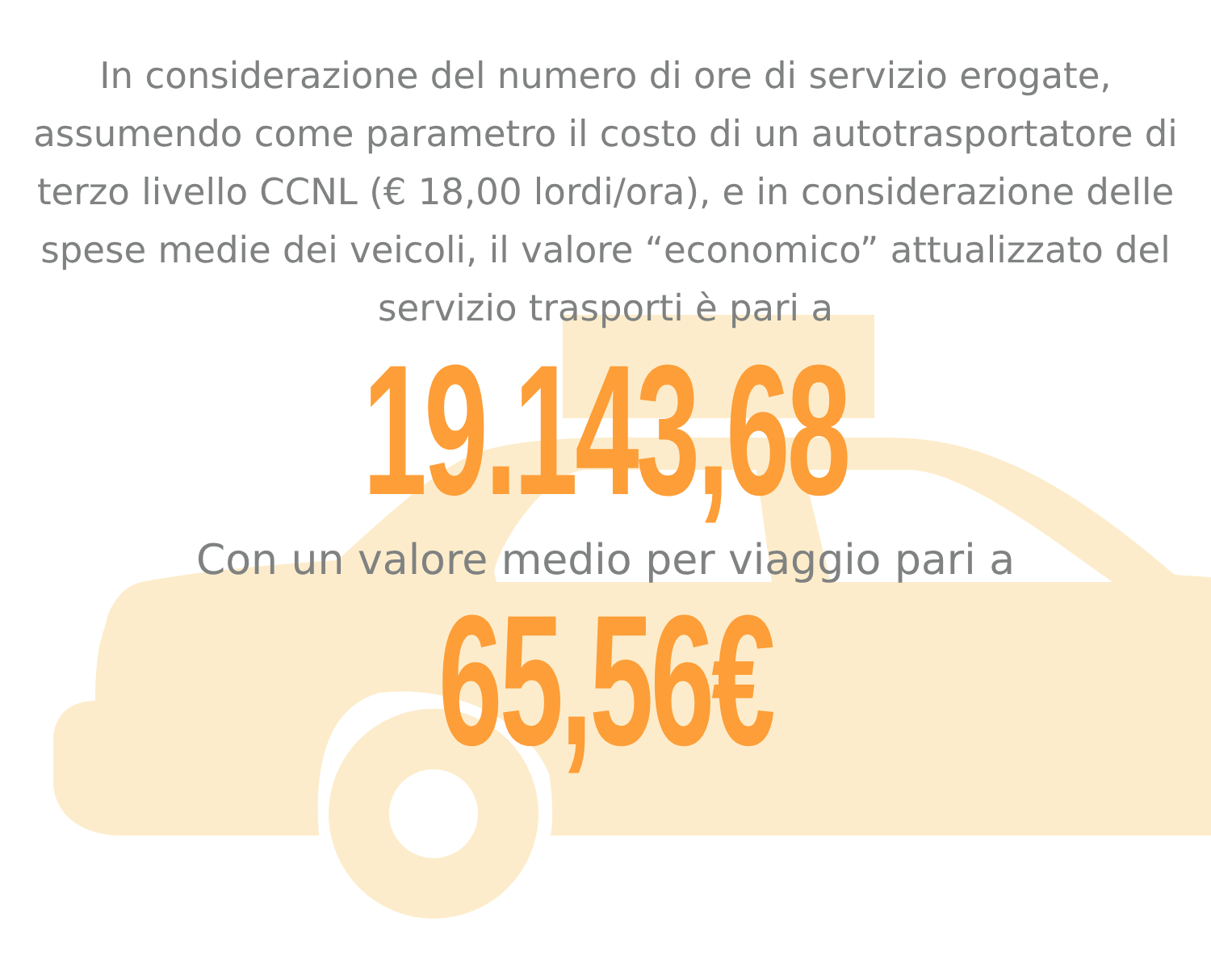In considerazione del numero di ore di servizio erogate, assumendo come parametro il costo di un autotrasportatore di terzo livello CCNL (€ 18,00 lordi/ora), e in considerazione delle spese medie dei veicoli, il valore “economico” attualizzato del servizio trasporti è pari a
19.143,68
Con un valore medio per viaggio pari a
65,56€